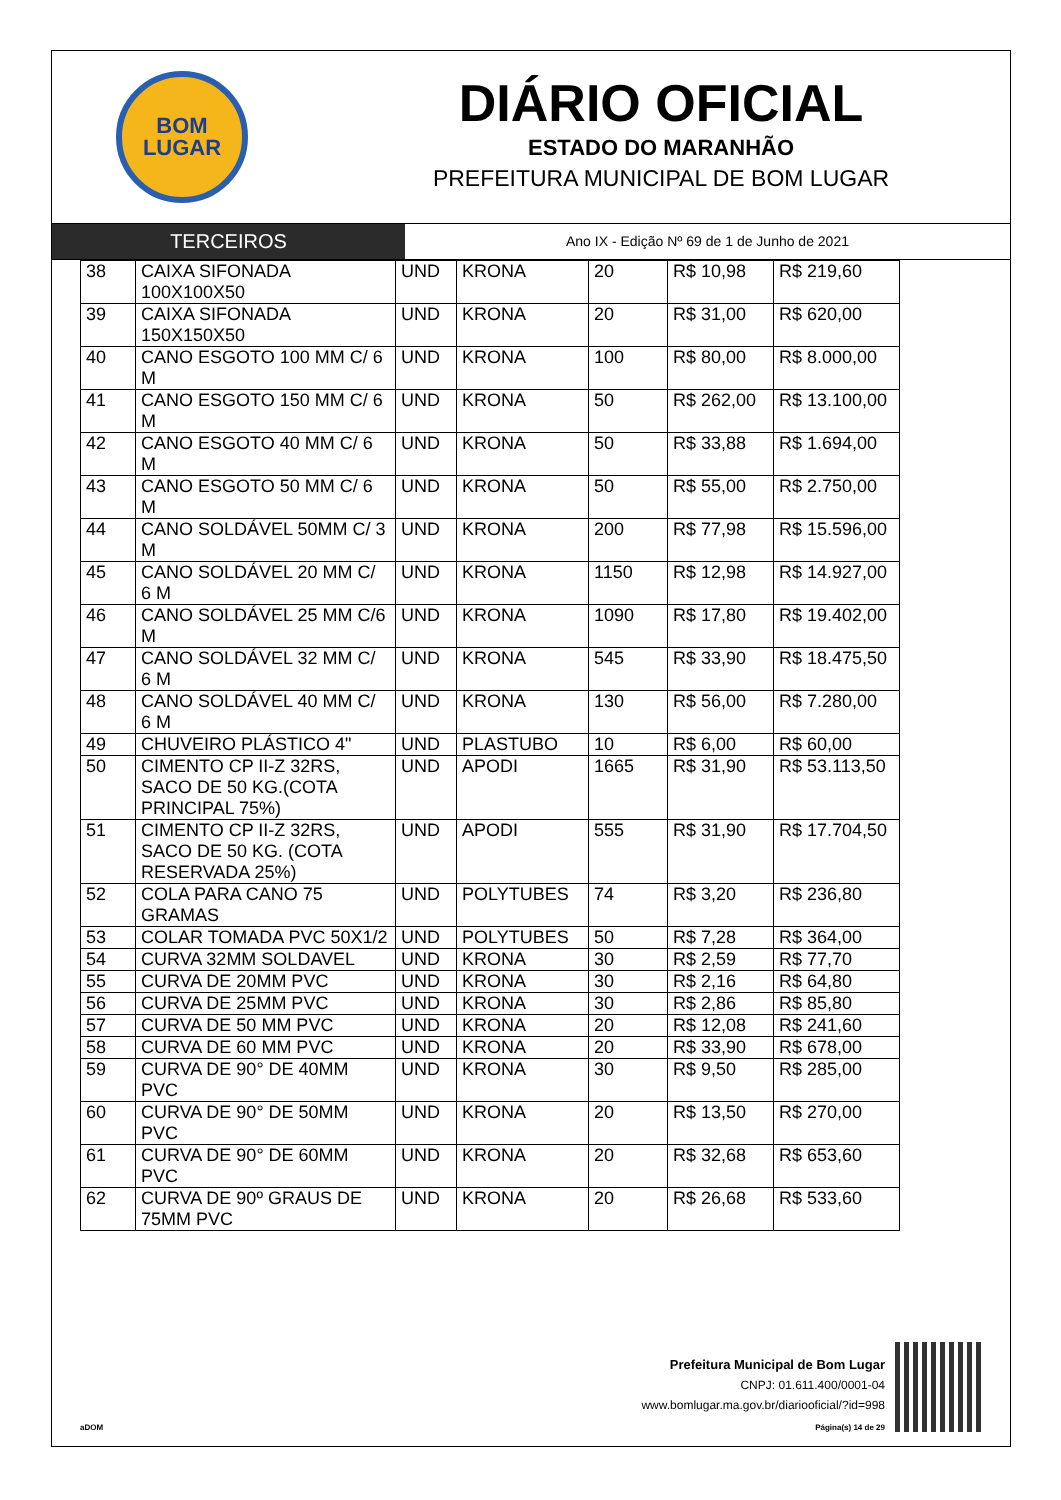BOM
LUGAR
DIÁRIO OFICIAL
ESTADO DO MARANHÃO
PREFEITURA MUNICIPAL DE BOM LUGAR
TERCEIROS
Ano IX - Edição Nº 69 de 1 de Junho de 2021
| 38 | CAIXA SIFONADA 100X100X50 | UND | KRONA | 20 | R$ 10,98 | R$ 219,60 |
| 39 | CAIXA SIFONADA 150X150X50 | UND | KRONA | 20 | R$ 31,00 | R$ 620,00 |
| 40 | CANO ESGOTO 100 MM C/ 6 M | UND | KRONA | 100 | R$ 80,00 | R$ 8.000,00 |
| 41 | CANO ESGOTO 150 MM C/ 6 M | UND | KRONA | 50 | R$ 262,00 | R$ 13.100,00 |
| 42 | CANO ESGOTO 40 MM C/ 6 M | UND | KRONA | 50 | R$ 33,88 | R$ 1.694,00 |
| 43 | CANO ESGOTO 50 MM C/ 6 M | UND | KRONA | 50 | R$ 55,00 | R$ 2.750,00 |
| 44 | CANO SOLDÁVEL 50MM C/ 3 M | UND | KRONA | 200 | R$ 77,98 | R$ 15.596,00 |
| 45 | CANO SOLDÁVEL 20 MM C/ 6 M | UND | KRONA | 1150 | R$ 12,98 | R$ 14.927,00 |
| 46 | CANO SOLDÁVEL 25 MM C/6 M | UND | KRONA | 1090 | R$ 17,80 | R$ 19.402,00 |
| 47 | CANO SOLDÁVEL 32 MM C/ 6 M | UND | KRONA | 545 | R$ 33,90 | R$ 18.475,50 |
| 48 | CANO SOLDÁVEL 40 MM C/ 6 M | UND | KRONA | 130 | R$ 56,00 | R$ 7.280,00 |
| 49 | CHUVEIRO PLÁSTICO 4" | UND | PLASTUBO | 10 | R$ 6,00 | R$ 60,00 |
| 50 | CIMENTO CP II-Z 32RS, SACO DE 50 KG.(COTA PRINCIPAL 75%) | UND | APODI | 1665 | R$ 31,90 | R$ 53.113,50 |
| 51 | CIMENTO CP II-Z 32RS, SACO DE 50 KG. (COTA RESERVADA 25%) | UND | APODI | 555 | R$ 31,90 | R$ 17.704,50 |
| 52 | COLA PARA CANO 75 GRAMAS | UND | POLYTUBES | 74 | R$ 3,20 | R$ 236,80 |
| 53 | COLAR TOMADA PVC 50X1/2 | UND | POLYTUBES | 50 | R$ 7,28 | R$ 364,00 |
| 54 | CURVA 32MM SOLDAVEL | UND | KRONA | 30 | R$ 2,59 | R$ 77,70 |
| 55 | CURVA DE 20MM PVC | UND | KRONA | 30 | R$ 2,16 | R$ 64,80 |
| 56 | CURVA DE 25MM PVC | UND | KRONA | 30 | R$ 2,86 | R$ 85,80 |
| 57 | CURVA DE 50 MM PVC | UND | KRONA | 20 | R$ 12,08 | R$ 241,60 |
| 58 | CURVA DE 60 MM PVC | UND | KRONA | 20 | R$ 33,90 | R$ 678,00 |
| 59 | CURVA DE 90° DE 40MM PVC | UND | KRONA | 30 | R$ 9,50 | R$ 285,00 |
| 60 | CURVA DE 90° DE 50MM PVC | UND | KRONA | 20 | R$ 13,50 | R$ 270,00 |
| 61 | CURVA DE 90° DE 60MM PVC | UND | KRONA | 20 | R$ 32,68 | R$ 653,60 |
| 62 | CURVA DE 90º GRAUS DE 75MM PVC | UND | KRONA | 20 | R$ 26,68 | R$ 533,60 |
Prefeitura Municipal de Bom Lugar
CNPJ: 01.611.400/0001-04
www.bomlugar.ma.gov.br/diariooficial/?id=998
aDOM Página(s) 14 de 29